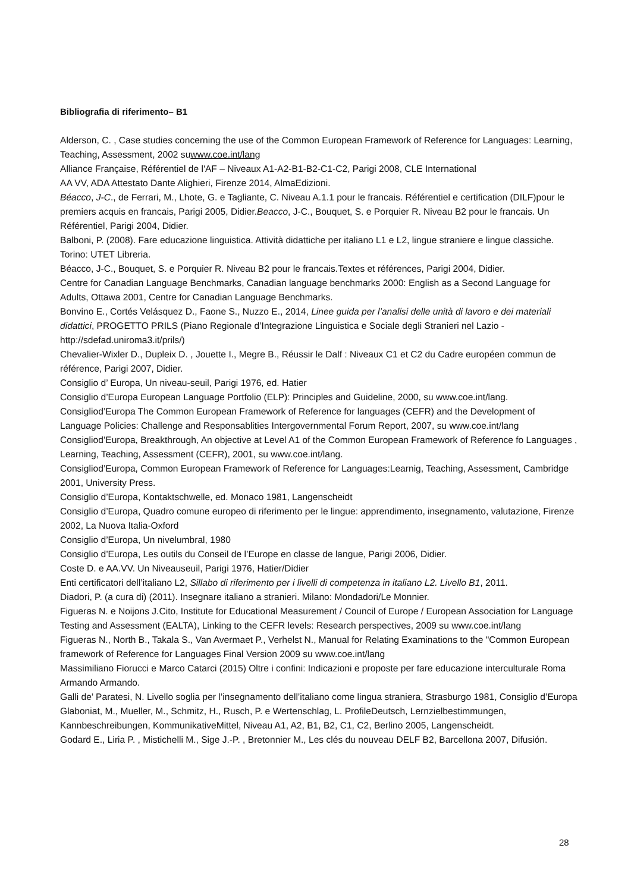Bibliografia di riferimento– B1
Alderson, C. , Case studies concerning the use of the Common European Framework of Reference for Languages: Learning, Teaching, Assessment, 2002 suwww.coe.int/lang
Alliance Française, Référentiel de l'AF – Niveaux A1-A2-B1-B2-C1-C2, Parigi 2008, CLE International
AA VV, ADA Attestato Dante Alighieri, Firenze 2014, AlmaEdizioni.
Béacco, J-C., de Ferrari, M., Lhote, G. e Tagliante, C. Niveau A.1.1 pour le francais. Référentiel e certification (DILF)pour le premiers acquis en francais, Parigi 2005, Didier.Beacco, J-C., Bouquet, S. e Porquier R. Niveau B2 pour le francais. Un Référentiel, Parigi 2004, Didier.
Balboni, P. (2008). Fare educazione linguistica. Attività didattiche per italiano L1 e L2, lingue straniere e lingue classiche. Torino: UTET Libreria.
Béacco, J-C., Bouquet, S. e Porquier R. Niveau B2 pour le francais.Textes et références, Parigi 2004, Didier.
Centre for Canadian Language Benchmarks, Canadian language benchmarks 2000: English as a Second Language for Adults, Ottawa 2001, Centre for Canadian Language Benchmarks.
Bonvino E., Cortés Velásquez D., Faone S., Nuzzo E., 2014, Linee guida per l’analisi delle unità di lavoro e dei materiali didattici, PROGETTO PRILS (Piano Regionale d’Integrazione Linguistica e Sociale degli Stranieri nel Lazio - http://sdefad.uniroma3.it/prils/)
Chevalier-Wixler D., Dupleix D. , Jouette I., Megre B., Réussir le Dalf : Niveaux C1 et C2 du Cadre européen commun de référence, Parigi 2007, Didier.
Consiglio d’ Europa, Un niveau-seuil, Parigi 1976, ed. Hatier
Consiglio d’Europa European Language Portfolio (ELP): Principles and Guideline, 2000, su www.coe.int/lang.
Consigliod’Europa The Common European Framework of Reference for languages (CEFR) and the Development of Language Policies: Challenge and Responsablities Intergovernmental Forum Report, 2007, su www.coe.int/lang
Consigliod’Europa, Breakthrough, An objective at Level A1 of the Common European Framework of Reference fo Languages , Learning, Teaching, Assessment (CEFR), 2001, su www.coe.int/lang.
Consigliod’Europa, Common European Framework of Reference for Languages:Learnig, Teaching, Assessment, Cambridge 2001, University Press.
Consiglio d’Europa, Kontaktschwelle, ed. Monaco 1981, Langenscheidt
Consiglio d’Europa, Quadro comune europeo di riferimento per le lingue: apprendimento, insegnamento, valutazione, Firenze 2002, La Nuova Italia-Oxford
Consiglio d’Europa, Un nivelumbral, 1980
Consiglio d’Europa, Les outils du Conseil de l’Europe en classe de langue, Parigi 2006, Didier.
Coste D. e AA.VV. Un Niveauseuil, Parigi 1976, Hatier/Didier
Enti certificatori dell’italiano L2, Sillabo di riferimento per i livelli di competenza in italiano L2. Livello B1, 2011.
Diadori, P. (a cura di) (2011). Insegnare italiano a stranieri. Milano: Mondadori/Le Monnier.
Figueras N. e Noijons J.Cito, Institute for Educational Measurement / Council of Europe / European Association for Language Testing and Assessment (EALTA), Linking to the CEFR levels: Research perspectives, 2009 su www.coe.int/lang
Figueras N., North B., Takala S., Van Avermaet P., Verhelst N., Manual for Relating Examinations to the "Common European framework of Reference for Languages Final Version 2009 su www.coe.int/lang
Massimiliano Fiorucci e Marco Catarci (2015) Oltre i confini: Indicazioni e proposte per fare educazione interculturale Roma Armando Armando.
Galli de’ Paratesi, N. Livello soglia per l’insegnamento dell’italiano come lingua straniera, Strasburgo 1981, Consiglio d’Europa
Glaboniat, M., Mueller, M., Schmitz, H., Rusch, P. e Wertenschlag, L. ProfileDeutsch, Lernzielbestimmungen, Kannbeschreibungen, KommunikativeMittel, Niveau A1, A2, B1, B2, C1, C2, Berlino 2005, Langenscheidt.
Godard E., Liria P. , Mistichelli M., Sige J.-P. , Bretonnier M., Les clés du nouveau DELF B2, Barcellona 2007, Difusión.
28